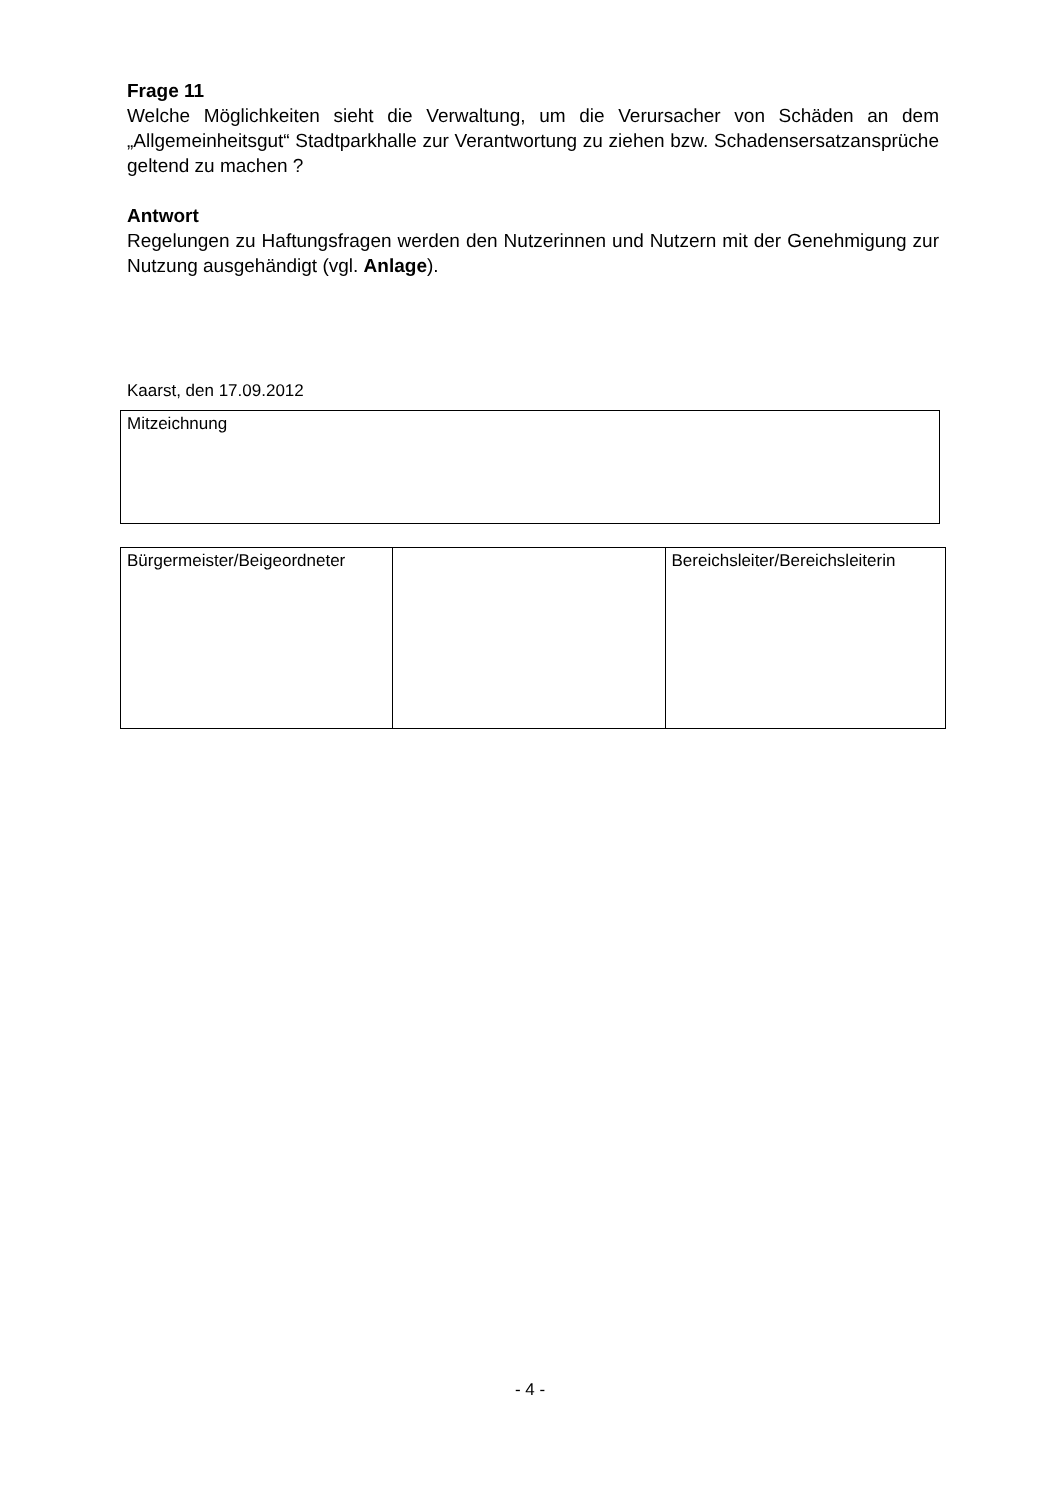Frage 11
Welche Möglichkeiten sieht die Verwaltung, um die Verursacher von Schäden an dem „Allgemeinheitsgut“ Stadtparkhalle zur Verantwortung zu ziehen bzw. Schadensersatzansprüche geltend zu machen ?
Antwort
Regelungen zu Haftungsfragen werden den Nutzerinnen und Nutzern mit der Genehmigung zur Nutzung ausgehändigt (vgl. Anlage).
Kaarst, den 17.09.2012
| Mitzeichnung |
| Bürgermeister/Beigeordneter | | Bereichsleiter/Bereichsleiterin |
- 4 -